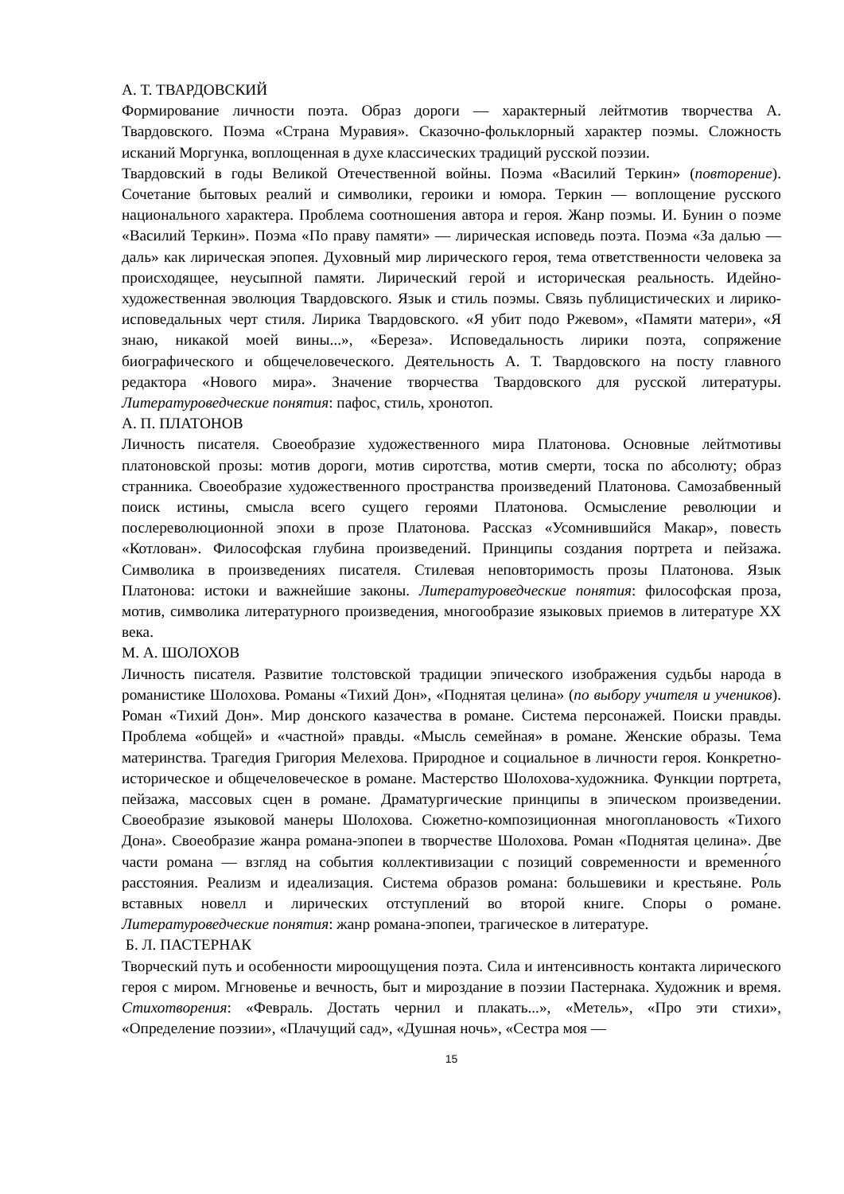А. Т. ТВАРДОВСКИЙ
Формирование личности поэта. Образ дороги — характерный лейтмотив творчества А. Твардовского. Поэма «Страна Муравия». Сказочно-фольклорный характер поэмы. Сложность исканий Моргунка, воплощенная в духе классических традиций русской поэзии.
Твардовский в годы Великой Отечественной войны. Поэма «Василий Теркин» (повторение). Сочетание бытовых реалий и символики, героики и юмора. Теркин — воплощение русского национального характера. Проблема соотношения автора и героя. Жанр поэмы. И. Бунин о поэме «Василий Теркин». Поэма «По праву памяти» — лирическая исповедь поэта. Поэма «За далью — даль» как лирическая эпопея. Духовный мир лирического героя, тема ответственности человека за происходящее, неусыпной памяти. Лирический герой и историческая реальность. Идейно-художественная эволюция Твардовского. Язык и стиль поэмы. Связь публицистических и лирико-исповедальных черт стиля. Лирика Твардовского. «Я убит подо Ржевом», «Памяти матери», «Я знаю, никакой моей вины...», «Береза». Исповедальность лирики поэта, сопряжение биографического и общечеловеческого. Деятельность А. Т. Твардовского на посту главного редактора «Нового мира». Значение творчества Твардовского для русской литературы. Литературоведческие понятия: пафос, стиль, хронотоп.
А. П. ПЛАТОНОВ
Личность писателя. Своеобразие художественного мира Платонова. Основные лейтмотивы платоновской прозы: мотив дороги, мотив сиротства, мотив смерти, тоска по абсолюту; образ странника. Своеобразие художественного пространства произведений Платонова. Самозабвенный поиск истины, смысла всего сущего героями Платонова. Осмысление революции и послереволюционной эпохи в прозе Платонова. Рассказ «Усомнившийся Макар», повесть «Котлован». Философская глубина произведений. Принципы создания портрета и пейзажа. Символика в произведениях писателя. Стилевая неповторимость прозы Платонова. Язык Платонова: истоки и важнейшие законы. Литературоведческие понятия: философская проза, мотив, символика литературного произведения, многообразие языковых приемов в литературе XX века.
М. А. ШОЛОХОВ
Личность писателя. Развитие толстовской традиции эпического изображения судьбы народа в романистике Шолохова. Романы «Тихий Дон», «Поднятая целина» (по выбору учителя и учеников). Роман «Тихий Дон». Мир донского казачества в романе. Система персонажей. Поиски правды. Проблема «общей» и «частной» правды. «Мысль семейная» в романе. Женские образы. Тема материнства. Трагедия Григория Мелехова. Природное и социальное в личности героя. Конкретно-историческое и общечеловеческое в романе. Мастерство Шолохова-художника. Функции портрета, пейзажа, массовых сцен в романе. Драматургические принципы в эпическом произведении. Своеобразие языковой манеры Шолохова. Сюжетно-композиционная многоплановость «Тихого Дона». Своеобразие жанра романа-эпопеи в творчестве Шолохова. Роман «Поднятая целина». Две части романа — взгляд на события коллективизации с позиций современности и временно́го расстояния. Реализм и идеализация. Система образов романа: большевики и крестьяне. Роль вставных новелл и лирических отступлений во второй книге. Споры о романе. Литературоведческие понятия: жанр романа-эпопеи, трагическое в литературе.
Б. Л. ПАСТЕРНАК
Творческий путь и особенности мироощущения поэта. Сила и интенсивность контакта лирического героя с миром. Мгновенье и вечность, быт и мироздание в поэзии Пастернака. Художник и время. Стихотворения: «Февраль. Достать чернил и плакать...», «Метель», «Про эти стихи», «Определение поэзии», «Плачущий сад», «Душная ночь», «Сестра моя —
15